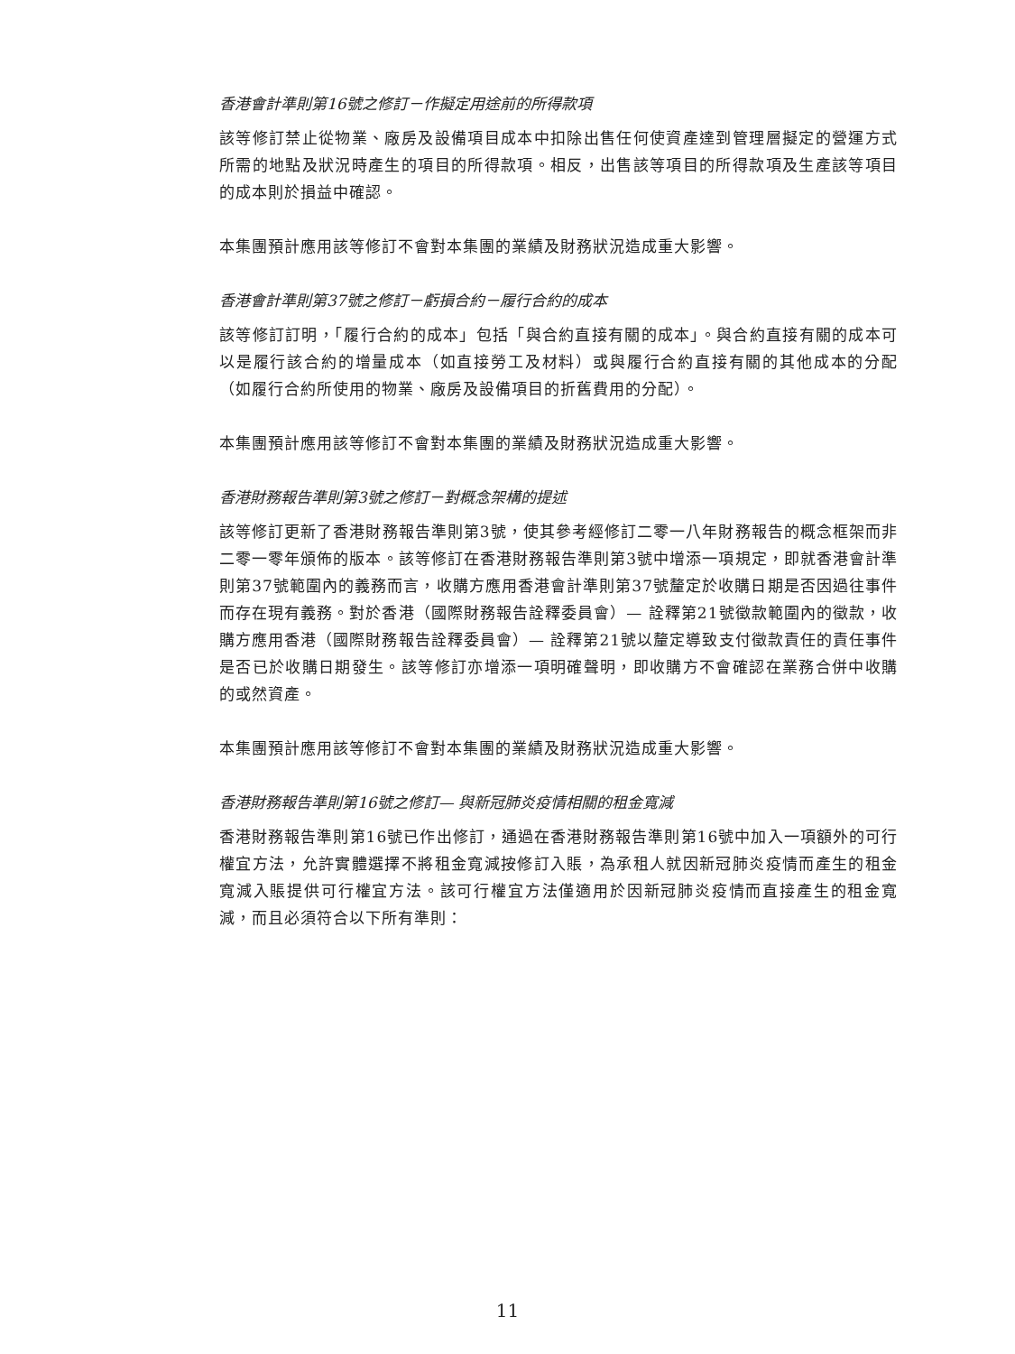香港會計準則第16號之修訂－作擬定用途前的所得款項
該等修訂禁止從物業、廠房及設備項目成本中扣除出售任何使資產達到管理層擬定的營運方式所需的地點及狀況時產生的項目的所得款項。相反，出售該等項目的所得款項及生產該等項目的成本則於損益中確認。
本集團預計應用該等修訂不會對本集團的業績及財務狀況造成重大影響。
香港會計準則第37號之修訂－虧損合約－履行合約的成本
該等修訂訂明，「履行合約的成本」包括「與合約直接有關的成本」。與合約直接有關的成本可以是履行該合約的增量成本（如直接勞工及材料）或與履行合約直接有關的其他成本的分配（如履行合約所使用的物業、廠房及設備項目的折舊費用的分配）。
本集團預計應用該等修訂不會對本集團的業績及財務狀況造成重大影響。
香港財務報告準則第3號之修訂－對概念架構的提述
該等修訂更新了香港財務報告準則第3號，使其參考經修訂二零一八年財務報告的概念框架而非二零一零年頒佈的版本。該等修訂在香港財務報告準則第3號中增添一項規定，即就香港會計準則第37號範圍內的義務而言，收購方應用香港會計準則第37號釐定於收購日期是否因過往事件而存在現有義務。對於香港（國際財務報告詮釋委員會）— 詮釋第21號徵款範圍內的徵款，收購方應用香港（國際財務報告詮釋委員會）— 詮釋第21號以釐定導致支付徵款責任的責任事件是否已於收購日期發生。該等修訂亦增添一項明確聲明，即收購方不會確認在業務合併中收購的或然資產。
本集團預計應用該等修訂不會對本集團的業績及財務狀況造成重大影響。
香港財務報告準則第16號之修訂— 與新冠肺炎疫情相關的租金寬減
香港財務報告準則第16號已作出修訂，通過在香港財務報告準則第16號中加入一項額外的可行權宜方法，允許實體選擇不將租金寬減按修訂入賬，為承租人就因新冠肺炎疫情而產生的租金寬減入賬提供可行權宜方法。該可行權宜方法僅適用於因新冠肺炎疫情而直接產生的租金寬減，而且必須符合以下所有準則：
11